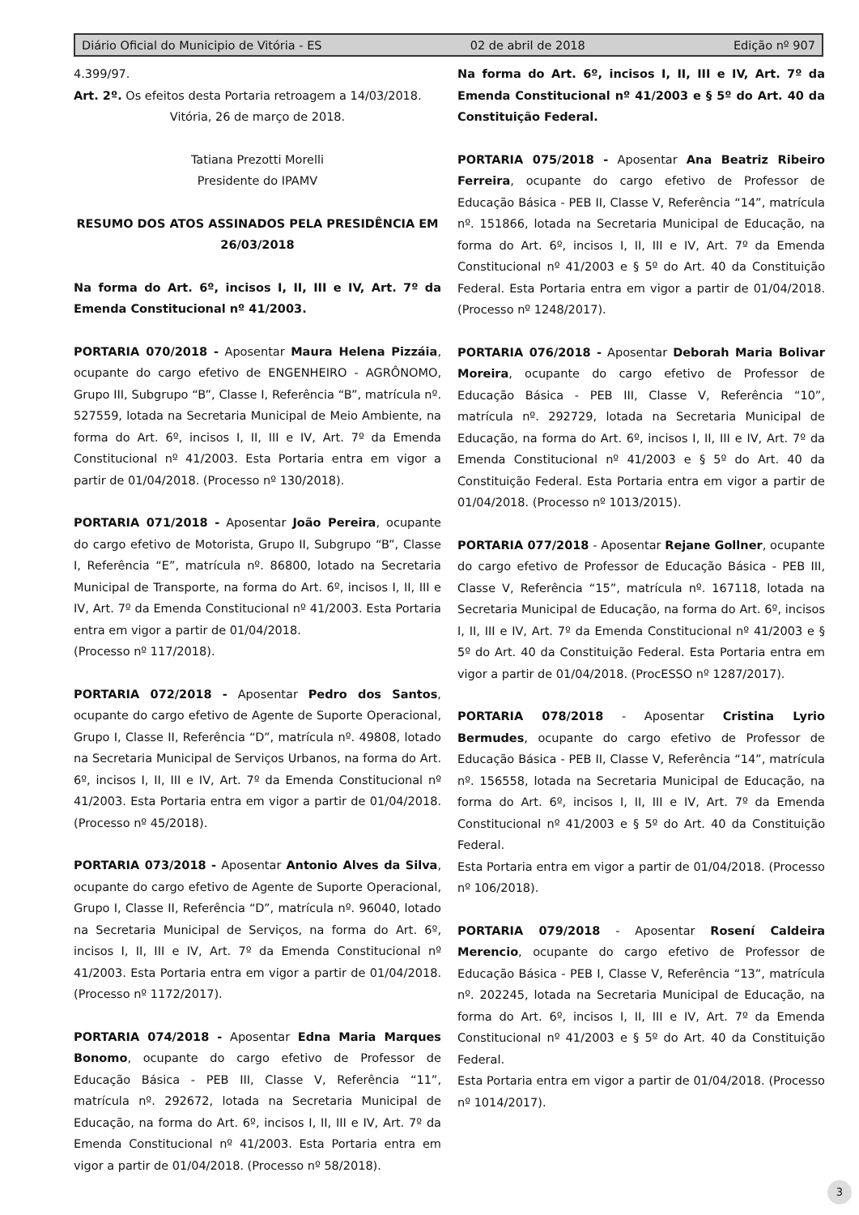Diário Oficial do Municipio de Vitória - ES 02 de abril de 2018 Edição nº 907
4.399/97.
Art. 2º. Os efeitos desta Portaria retroagem a 14/03/2018.
Vitória, 26 de março de 2018.
Tatiana Prezotti Morelli
Presidente do IPAMV
RESUMO DOS ATOS ASSINADOS PELA PRESIDÊNCIA EM 26/03/2018
Na forma do Art. 6º, incisos I, II, III e IV, Art. 7º da Emenda Constitucional nº 41/2003.
PORTARIA 070/2018 - Aposentar Maura Helena Pizzáia, ocupante do cargo efetivo de ENGENHEIRO - AGRÔNOMO, Grupo III, Subgrupo “B”, Classe I, Referência “B”, matrícula nº. 527559, lotada na Secretaria Municipal de Meio Ambiente, na forma do Art. 6º, incisos I, II, III e IV, Art. 7º da Emenda Constitucional nº 41/2003. Esta Portaria entra em vigor a partir de 01/04/2018. (Processo nº 130/2018).
PORTARIA 071/2018 - Aposentar João Pereira, ocupante do cargo efetivo de Motorista, Grupo II, Subgrupo “B”, Classe I, Referência “E”, matrícula nº. 86800, lotado na Secretaria Municipal de Transporte, na forma do Art. 6º, incisos I, II, III e IV, Art. 7º da Emenda Constitucional nº 41/2003. Esta Portaria entra em vigor a partir de 01/04/2018.
(Processo nº 117/2018).
PORTARIA 072/2018 - Aposentar Pedro dos Santos, ocupante do cargo efetivo de Agente de Suporte Operacional, Grupo I, Classe II, Referência “D”, matrícula nº. 49808, lotado na Secretaria Municipal de Serviços Urbanos, na forma do Art. 6º, incisos I, II, III e IV, Art. 7º da Emenda Constitucional nº 41/2003. Esta Portaria entra em vigor a partir de 01/04/2018. (Processo nº 45/2018).
PORTARIA 073/2018 - Aposentar Antonio Alves da Silva, ocupante do cargo efetivo de Agente de Suporte Operacional, Grupo I, Classe II, Referência “D”, matrícula nº. 96040, lotado na Secretaria Municipal de Serviços, na forma do Art. 6º, incisos I, II, III e IV, Art. 7º da Emenda Constitucional nº 41/2003. Esta Portaria entra em vigor a partir de 01/04/2018. (Processo nº 1172/2017).
PORTARIA 074/2018 - Aposentar Edna Maria Marques Bonomo, ocupante do cargo efetivo de Professor de Educação Básica - PEB III, Classe V, Referência “11”, matrícula nº. 292672, lotada na Secretaria Municipal de Educação, na forma do Art. 6º, incisos I, II, III e IV, Art. 7º da Emenda Constitucional nº 41/2003. Esta Portaria entra em vigor a partir de 01/04/2018. (Processo nº 58/2018).
Na forma do Art. 6º, incisos I, II, III e IV, Art. 7º da Emenda Constitucional nº 41/2003 e § 5º do Art. 40 da Constituição Federal.
PORTARIA 075/2018 - Aposentar Ana Beatriz Ribeiro Ferreira, ocupante do cargo efetivo de Professor de Educação Básica - PEB II, Classe V, Referência “14”, matrícula nº. 151866, lotada na Secretaria Municipal de Educação, na forma do Art. 6º, incisos I, II, III e IV, Art. 7º da Emenda Constitucional nº 41/2003 e § 5º do Art. 40 da Constituição Federal. Esta Portaria entra em vigor a partir de 01/04/2018. (Processo nº 1248/2017).
PORTARIA 076/2018 - Aposentar Deborah Maria Bolivar Moreira, ocupante do cargo efetivo de Professor de Educação Básica - PEB III, Classe V, Referência “10”, matrícula nº. 292729, lotada na Secretaria Municipal de Educação, na forma do Art. 6º, incisos I, II, III e IV, Art. 7º da Emenda Constitucional nº 41/2003 e § 5º do Art. 40 da Constituição Federal. Esta Portaria entra em vigor a partir de 01/04/2018. (Processo nº 1013/2015).
PORTARIA 077/2018 - Aposentar Rejane Gollner, ocupante do cargo efetivo de Professor de Educação Básica - PEB III, Classe V, Referência “15”, matrícula nº. 167118, lotada na Secretaria Municipal de Educação, na forma do Art. 6º, incisos I, II, III e IV, Art. 7º da Emenda Constitucional nº 41/2003 e § 5º do Art. 40 da Constituição Federal. Esta Portaria entra em vigor a partir de 01/04/2018. (ProcESSO nº 1287/2017).
PORTARIA 078/2018 - Aposentar Cristina Lyrio Bermudes, ocupante do cargo efetivo de Professor de Educação Básica - PEB II, Classe V, Referência “14”, matrícula nº. 156558, lotada na Secretaria Municipal de Educação, na forma do Art. 6º, incisos I, II, III e IV, Art. 7º da Emenda Constitucional nº 41/2003 e § 5º do Art. 40 da Constituição Federal.
Esta Portaria entra em vigor a partir de 01/04/2018. (Processo nº 106/2018).
PORTARIA 079/2018 - Aposentar Rosení Caldeira Merencio, ocupante do cargo efetivo de Professor de Educação Básica - PEB I, Classe V, Referência “13”, matrícula nº. 202245, lotada na Secretaria Municipal de Educação, na forma do Art. 6º, incisos I, II, III e IV, Art. 7º da Emenda Constitucional nº 41/2003 e § 5º do Art. 40 da Constituição Federal.
Esta Portaria entra em vigor a partir de 01/04/2018. (Processo nº 1014/2017).
3